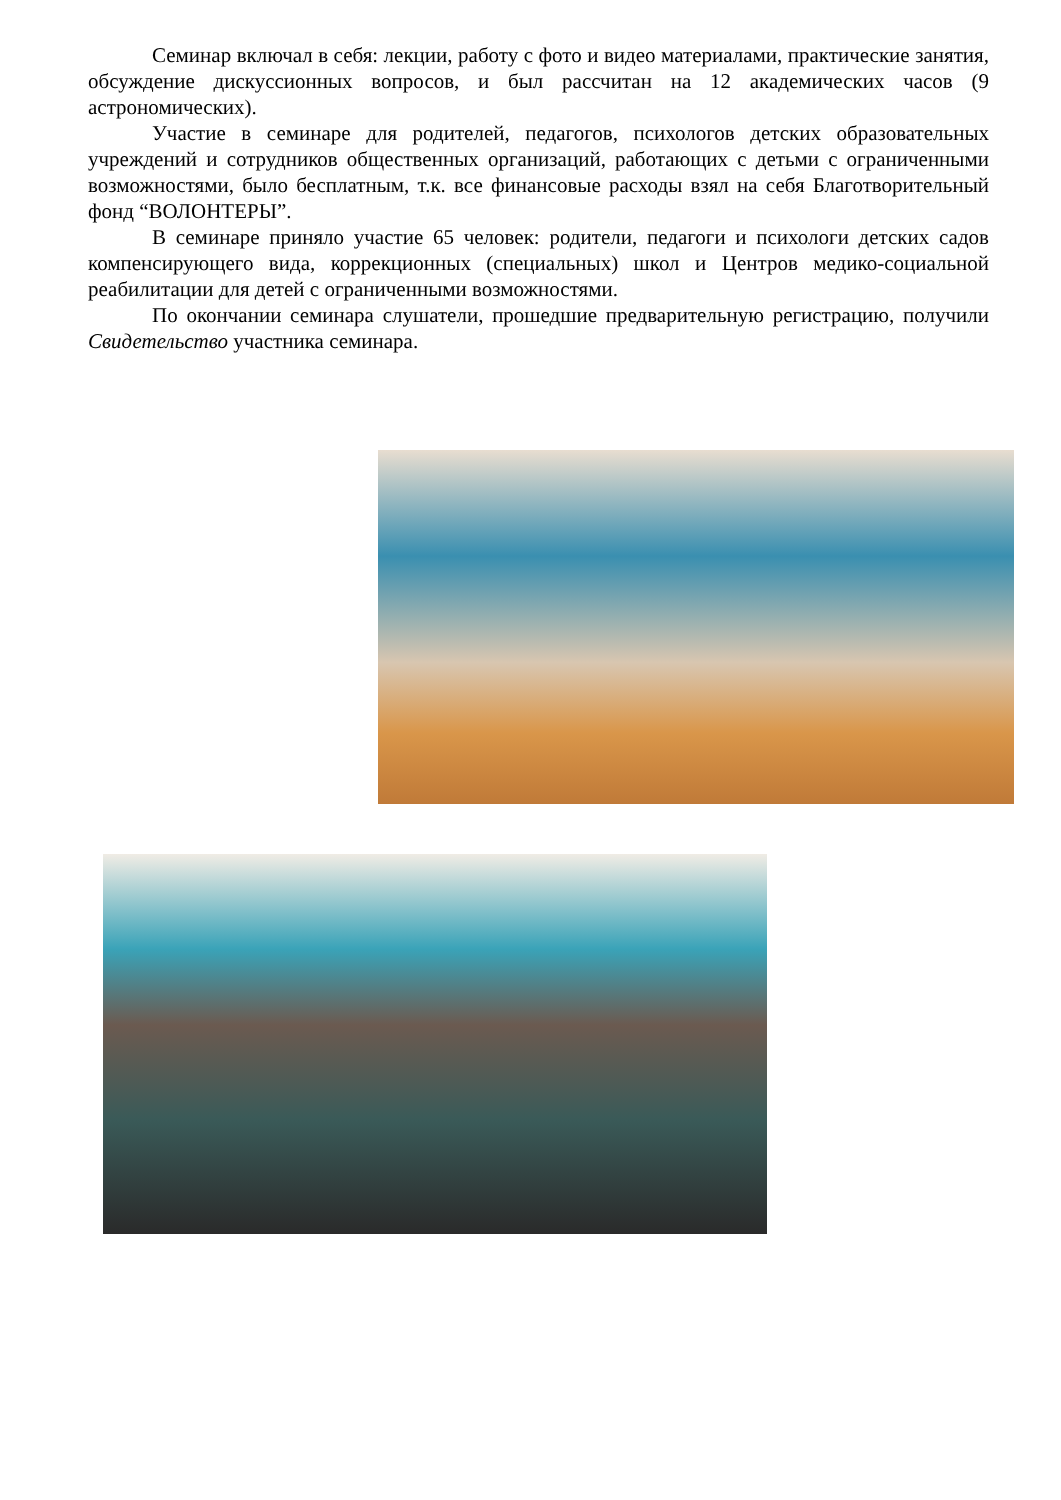Семинар включал в себя: лекции, работу с фото и видео материалами, практические занятия, обсуждение дискуссионных вопросов, и был рассчитан на 12 академических часов (9 астрономических).
Участие в семинаре для родителей, педагогов, психологов детских образовательных учреждений и сотрудников общественных организаций, работающих с детьми с ограниченными возможностями, было бесплатным, т.к. все финансовые расходы взял на себя Благотворительный фонд “ВОЛОНТЕРЫ”.
В семинаре приняло участие 65 человек: родители, педагоги и психологи детских садов компенсирующего вида, коррекционных (специальных) школ и Центров медико-социальной реабилитации для детей с ограниченными возможностями.
По окончании семинара слушатели, прошедшие предварительную регистрацию, получили Свидетельство участника семинара.